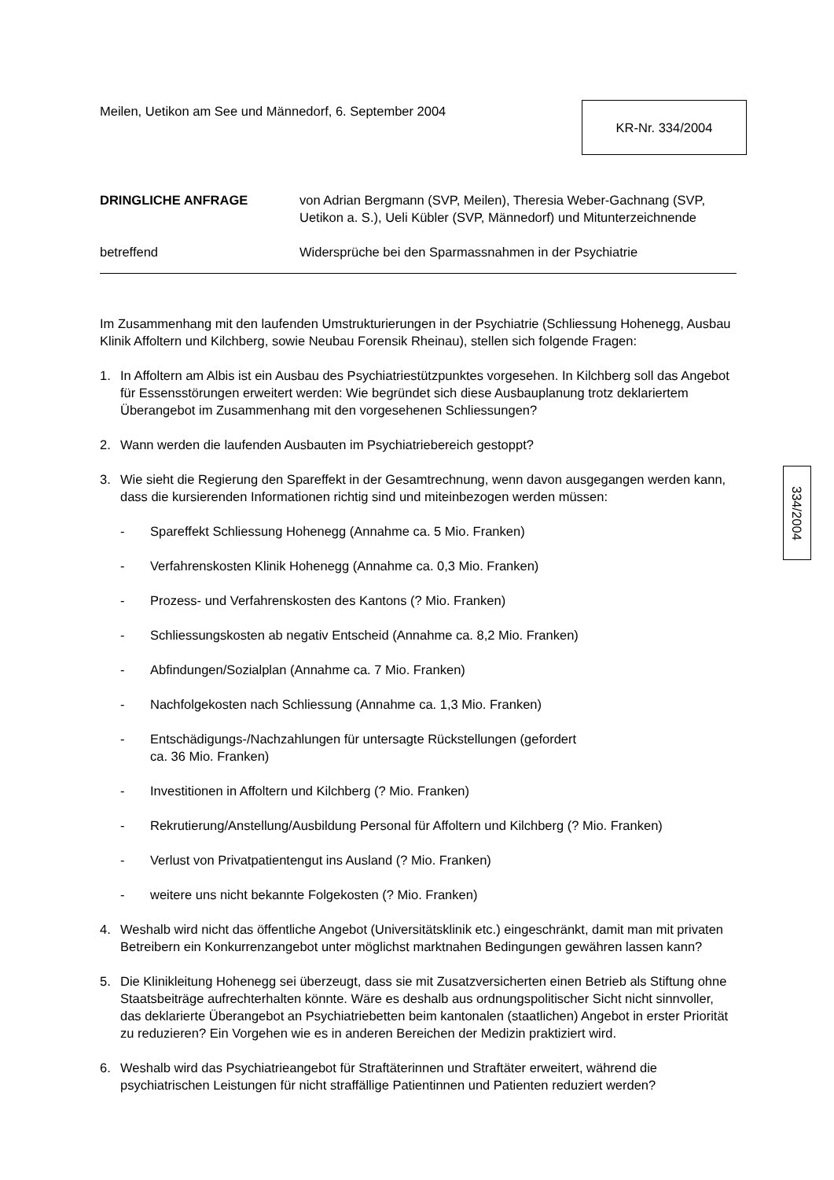Meilen, Uetikon am See und Männedorf, 6. September 2004
KR-Nr. 334/2004
DRINGLICHE ANFRAGE von Adrian Bergmann (SVP, Meilen), Theresia Weber-Gachnang (SVP, Uetikon a. S.), Ueli Kübler (SVP, Männedorf) und Mitunterzeichnende
betreffend Widersprüche bei den Sparmassnahmen in der Psychiatrie
Im Zusammenhang mit den laufenden Umstrukturierungen in der Psychiatrie (Schliessung Hohenegg, Ausbau Klinik Affoltern und Kilchberg, sowie Neubau Forensik Rheinau), stellen sich folgende Fragen:
1. In Affoltern am Albis ist ein Ausbau des Psychiatriestützpunktes vorgesehen. In Kilchberg soll das Angebot für Essensstörungen erweitert werden: Wie begründet sich diese Ausbauplanung trotz deklariertem Überangebot im Zusammenhang mit den vorgesehenen Schliessungen?
2. Wann werden die laufenden Ausbauten im Psychiatriebereich gestoppt?
3. Wie sieht die Regierung den Spareffekt in der Gesamtrechnung, wenn davon ausgegangen werden kann, dass die kursierenden Informationen richtig sind und miteinbezogen werden müssen:
- Spareffekt Schliessung Hohenegg (Annahme ca. 5 Mio. Franken)
- Verfahrenskosten Klinik Hohenegg (Annahme ca. 0,3 Mio. Franken)
- Prozess- und Verfahrenskosten des Kantons (? Mio. Franken)
- Schliessungskosten ab negativ Entscheid (Annahme ca. 8,2 Mio. Franken)
- Abfindungen/Sozialplan (Annahme ca. 7 Mio. Franken)
- Nachfolgekosten nach Schliessung (Annahme ca. 1,3 Mio. Franken)
- Entschädigungs-/Nachzahlungen für untersagte Rückstellungen (gefordert
ca. 36 Mio. Franken)
- Investitionen in Affoltern und Kilchberg (? Mio. Franken)
- Rekrutierung/Anstellung/Ausbildung Personal für Affoltern und Kilchberg (? Mio. Franken)
- Verlust von Privatpatientengut ins Ausland (? Mio. Franken)
- weitere uns nicht bekannte Folgekosten (? Mio. Franken)
4. Weshalb wird nicht das öffentliche Angebot (Universitätsklinik etc.) eingeschränkt, damit man mit privaten Betreibern ein Konkurrenzangebot unter möglichst marktnahen Bedingungen gewähren lassen kann?
5. Die Klinikleitung Hohenegg sei überzeugt, dass sie mit Zusatzversicherten einen Betrieb als Stiftung ohne Staatsbeiträge aufrechterhalten könnte. Wäre es deshalb aus ordnungspolitischer Sicht nicht sinnvoller, das deklarierte Überangebot an Psychiatriebetten beim kantonalen (staatlichen) Angebot in erster Priorität zu reduzieren? Ein Vorgehen wie es in anderen Bereichen der Medizin praktiziert wird.
6. Weshalb wird das Psychiatrieangebot für Straftäterinnen und Straftäter erweitert, während die psychiatrischen Leistungen für nicht straffällige Patientinnen und Patienten reduziert werden?
334/2004